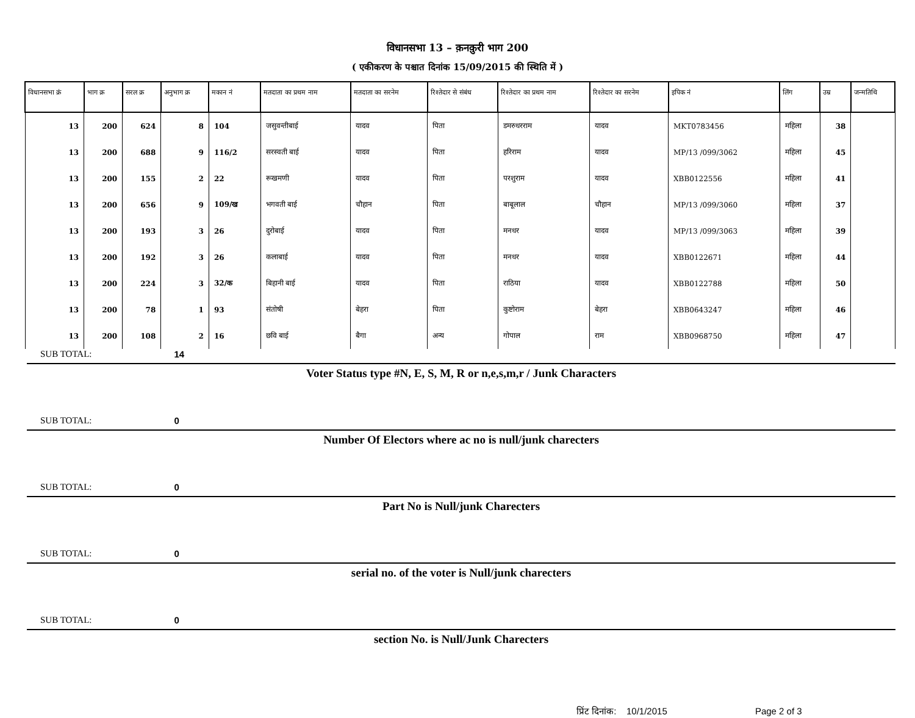विधानसभा 13 – क़नक़ुरी भाग 200
( एकीकरण के पश्चात दिनांक 15/09/2015 की स्थिति में )
| विधानसभा क्रं | भाग क्र | सरल क्र | अनुभाग क्र | मकान नं | मतदाता का प्रथम नाम | मतदाता का सरनेम | रिश्तेदार से संबंध | रिश्तेदार का प्रथम नाम | रिश्तेदार का सरनेम | इपिक नं | लिंग | उम्र | जन्मतिथि |
| --- | --- | --- | --- | --- | --- | --- | --- | --- | --- | --- | --- | --- | --- |
| 13 | 200 | 624 | 8 | 104 | जसुवन्तीबाई | यादव | पिता | डमरुधरराम | यादव | MKT0783456 | महिला | 38 | |
| 13 | 200 | 688 | 9 | 116/2 | सरस्वती बाई | यादव | पिता | हरिराम | यादव | MP/13 /099/3062 | महिला | 45 | |
| 13 | 200 | 155 | 2 | 22 | रूखमणी | यादव | पिता | परशुराम | यादव | XBB0122556 | महिला | 41 | |
| 13 | 200 | 656 | 9 | 109/ख | भगवती बाई | चौहान | पिता | बाबूलाल | चौहान | MP/13 /099/3060 | महिला | 37 | |
| 13 | 200 | 193 | 3 | 26 | दुरोबाई | यादव | पिता | मनधर | यादव | MP/13 /099/3063 | महिला | 39 | |
| 13 | 200 | 192 | 3 | 26 | कलाबाई | यादव | पिता | मनधर | यादव | XBB0122671 | महिला | 44 | |
| 13 | 200 | 224 | 3 | 32/क | बिहानी बाई | यादव | पिता | राठिया | यादव | XBB0122788 | महिला | 50 | |
| 13 | 200 | 78 | 1 | 93 | संतोषी | बेहरा | पिता | कुष्टोराम | बेहरा | XBB0643247 | महिला | 46 | |
| 13 | 200 | 108 | 2 | 16 | छवि बाई | बैगा | अन्य | गोपाल | राम | XBB0968750 | महिला | 47 | |
SUB TOTAL: 14
Voter Status type #N, E, S, M, R or n,e,s,m,r / Junk Characters
SUB TOTAL: 0
Number Of Electors where ac no is null/junk charecters
SUB TOTAL: 0
Part No is Null/junk Charecters
SUB TOTAL: 0
serial no. of the voter is Null/junk charecters
SUB TOTAL: 0
section No. is Null/Junk Charecters
प्रिंट दिनांक: 10/1/2015 Page 2 of 3